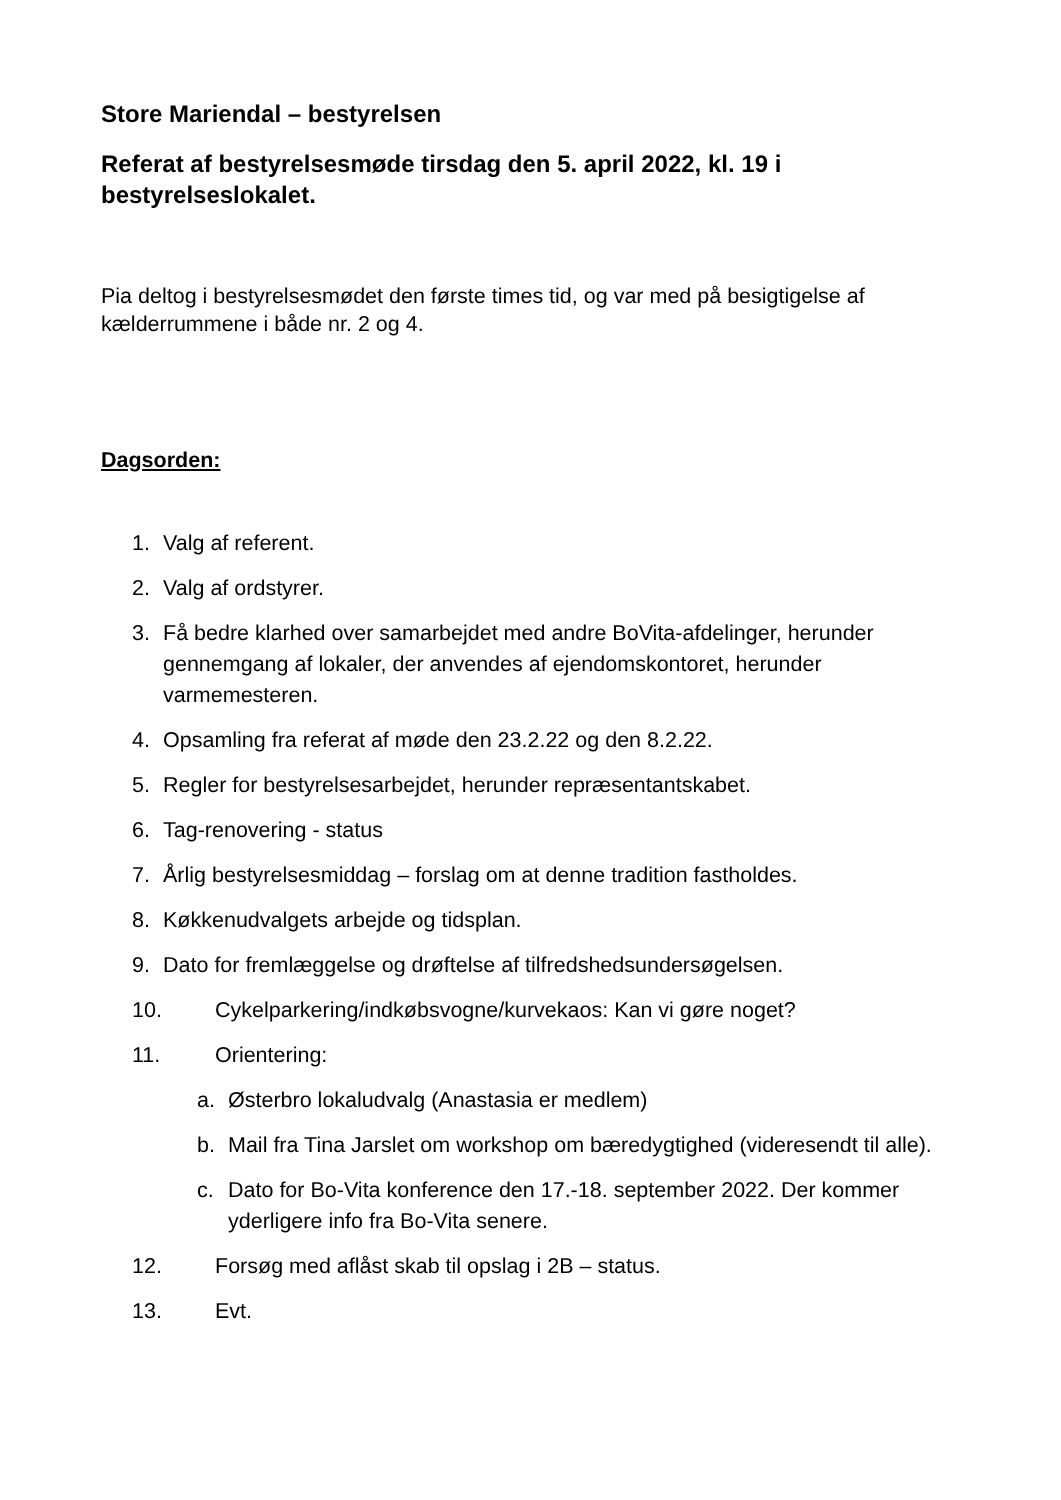Store Mariendal – bestyrelsen
Referat af bestyrelsesmøde tirsdag den 5. april 2022, kl. 19 i bestyrelseslokalet.
Pia deltog i bestyrelsesmødet den første times tid, og var med på besigtigelse af kælderrummene i både nr. 2 og 4.
Dagsorden:
1. Valg af referent.
2. Valg af ordstyrer.
3. Få bedre klarhed over samarbejdet med andre BoVita-afdelinger, herunder gennemgang af lokaler, der anvendes af ejendomskontoret, herunder varmemesteren.
4. Opsamling fra referat af møde den 23.2.22 og den 8.2.22.
5. Regler for bestyrelsesarbejdet, herunder repræsentantskabet.
6. Tag-renovering - status
7. Årlig bestyrelsesmiddag – forslag om at denne tradition fastholdes.
8. Køkkenudvalgets arbejde og tidsplan.
9. Dato for fremlæggelse og drøftelse af tilfredshedsundersøgelsen.
10. Cykelparkering/indkøbsvogne/kurvekaos: Kan vi gøre noget?
11. Orientering:
a. Østerbro lokaludvalg (Anastasia er medlem)
b. Mail fra Tina Jarslet om workshop om bæredygtighed (videresendt til alle).
c. Dato for Bo-Vita konference den 17.-18. september 2022. Der kommer yderligere info fra Bo-Vita senere.
12. Forsøg med aflåst skab til opslag i 2B – status.
13. Evt.